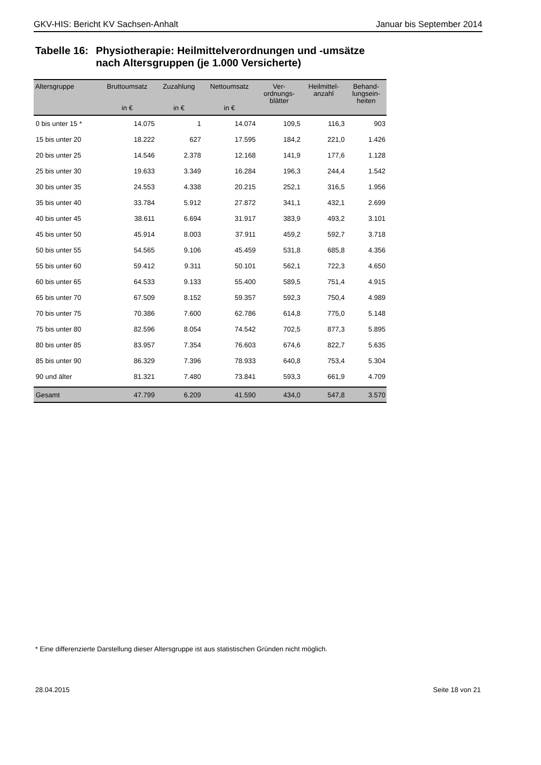GKV-HIS: Bericht KV Sachsen-Anhalt Januar bis September 2014
Tabelle 16: Physiotherapie: Heilmittelverordnungen und -umsätze
nach Altersgruppen (je 1.000 Versicherte)
| Altersgruppe | Bruttoumsatz in € | Zuzahlung in € | Nettoumsatz in € | Ver- ordnungs- blätter | Heilmittel- anzahl | Behand- lungsein- heiten |
| --- | --- | --- | --- | --- | --- | --- |
| 0 bis unter 15 * | 14.075 | 1 | 14.074 | 109,5 | 116,3 | 903 |
| 15 bis unter 20 | 18.222 | 627 | 17.595 | 184,2 | 221,0 | 1.426 |
| 20 bis unter 25 | 14.546 | 2.378 | 12.168 | 141,9 | 177,6 | 1.128 |
| 25 bis unter 30 | 19.633 | 3.349 | 16.284 | 196,3 | 244,4 | 1.542 |
| 30 bis unter 35 | 24.553 | 4.338 | 20.215 | 252,1 | 316,5 | 1.956 |
| 35 bis unter 40 | 33.784 | 5.912 | 27.872 | 341,1 | 432,1 | 2.699 |
| 40 bis unter 45 | 38.611 | 6.694 | 31.917 | 383,9 | 493,2 | 3.101 |
| 45 bis unter 50 | 45.914 | 8.003 | 37.911 | 459,2 | 592,7 | 3.718 |
| 50 bis unter 55 | 54.565 | 9.106 | 45.459 | 531,8 | 685,8 | 4.356 |
| 55 bis unter 60 | 59.412 | 9.311 | 50.101 | 562,1 | 722,3 | 4.650 |
| 60 bis unter 65 | 64.533 | 9.133 | 55.400 | 589,5 | 751,4 | 4.915 |
| 65 bis unter 70 | 67.509 | 8.152 | 59.357 | 592,3 | 750,4 | 4.989 |
| 70 bis unter 75 | 70.386 | 7.600 | 62.786 | 614,8 | 775,0 | 5.148 |
| 75 bis unter 80 | 82.596 | 8.054 | 74.542 | 702,5 | 877,3 | 5.895 |
| 80 bis unter 85 | 83.957 | 7.354 | 76.603 | 674,6 | 822,7 | 5.635 |
| 85 bis unter 90 | 86.329 | 7.396 | 78.933 | 640,8 | 753,4 | 5.304 |
| 90 und älter | 81.321 | 7.480 | 73.841 | 593,3 | 661,9 | 4.709 |
| Gesamt | 47.799 | 6.209 | 41.590 | 434,0 | 547,8 | 3.570 |
* Eine differenzierte Darstellung dieser Altersgruppe ist aus statistischen Gründen nicht möglich.
28.04.2015 Seite 18 von 21